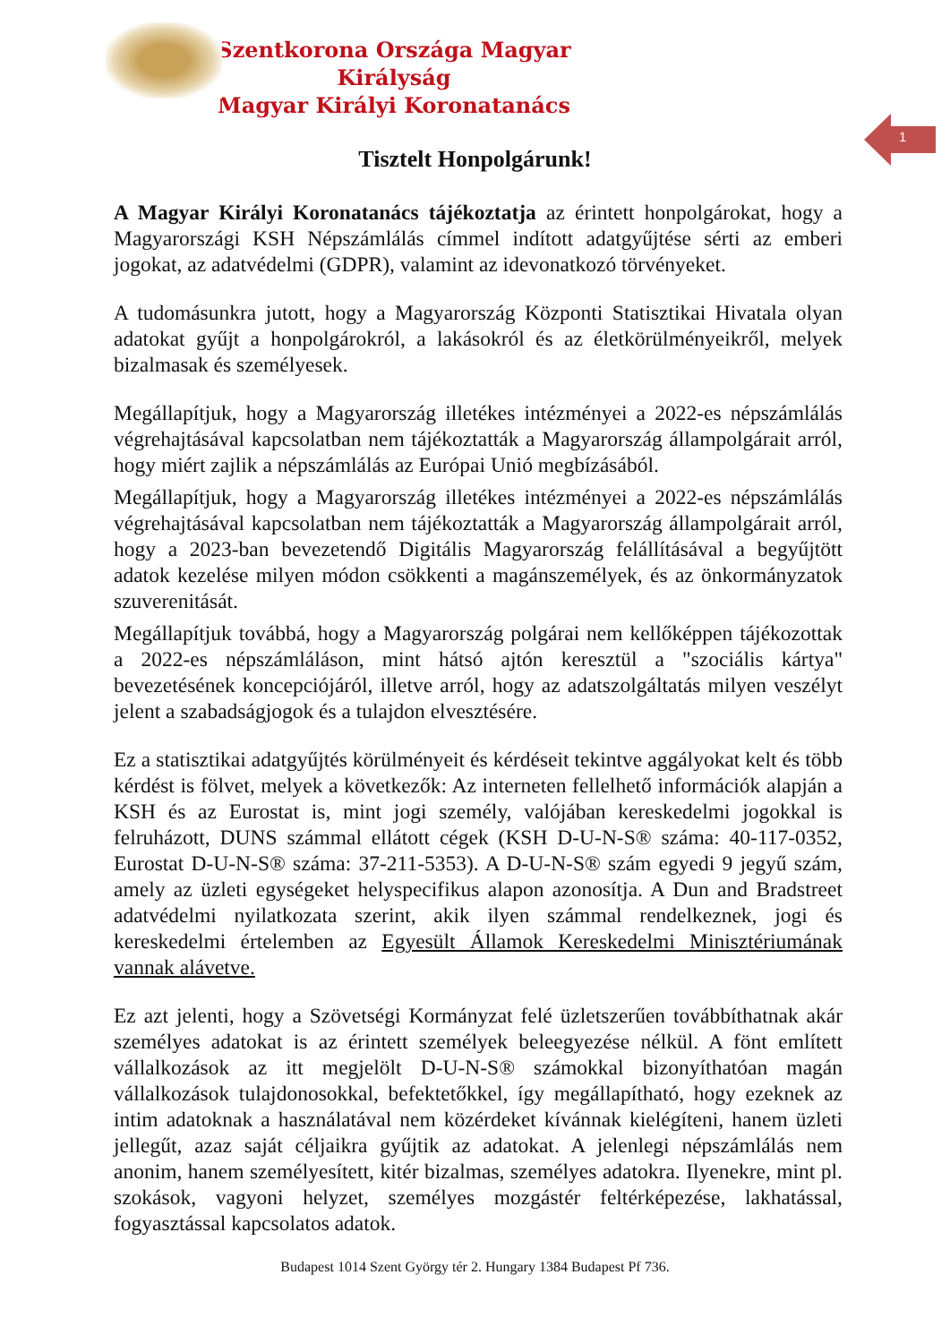1
Szentkorona Országa Magyar Királyság
Magyar Királyi Koronatanács
Tisztelt Honpolgárunk!
A Magyar Királyi Koronatanács tájékoztatja az érintett honpolgárokat, hogy a Magyarországi KSH Népszámlálás címmel indított adatgyűjtése sérti az emberi jogokat, az adatvédelmi (GDPR), valamint az idevonatkozó törvényeket.
A tudomásunkra jutott, hogy a Magyarország Központi Statisztikai Hivatala olyan adatokat gyűjt a honpolgárokról, a lakásokról és az életkörülményeikről, melyek bizalmasak és személyesek.
Megállapítjuk, hogy a Magyarország illetékes intézményei a 2022-es népszámlálás végrehajtásával kapcsolatban nem tájékoztatták a Magyarország állampolgárait arról, hogy miért zajlik a népszámlálás az Európai Unió megbízásából.
Megállapítjuk, hogy a Magyarország illetékes intézményei a 2022-es népszámlálás végrehajtásával kapcsolatban nem tájékoztatták a Magyarország állampolgárait arról, hogy a 2023-ban bevezetendő Digitális Magyarország felállításával a begyűjtött adatok kezelése milyen módon csökkenti a magánszemélyek, és az önkormányzatok szuverenitását.
Megállapítjuk továbbá, hogy a Magyarország polgárai nem kellőképpen tájékozottak a 2022-es népszámláláson, mint hátsó ajtón keresztül a "szociális kártya" bevezetésének koncepciójáról, illetve arról, hogy az adatszolgáltatás milyen veszélyt jelent a szabadságjogok és a tulajdon elvesztésére.
Ez a statisztikai adatgyűjtés körülményeit és kérdéseit tekintve aggályokat kelt és több kérdést is fölvet, melyek a következők: Az interneten fellelhető információk alapján a KSH és az Eurostat is, mint jogi személy, valójában kereskedelmi jogokkal is felruházott, DUNS számmal ellátott cégek (KSH D-U-N-S® száma: 40-117-0352, Eurostat D-U-N-S® száma: 37-211-5353). A D-U-N-S® szám egyedi 9 jegyű szám, amely az üzleti egységeket helyspecifikus alapon azonosítja. A Dun and Bradstreet adatvédelmi nyilatkozata szerint, akik ilyen számmal rendelkeznek, jogi és kereskedelmi értelemben az Egyesült Államok Kereskedelmi Minisztériumának vannak alávetve.
Ez azt jelenti, hogy a Szövetségi Kormányzat felé üzletszerűen továbbíthatnak akár személyes adatokat is az érintett személyek beleegyezése nélkül. A fönt említett vállalkozások az itt megjelölt D-U-N-S® számokkal bizonyíthatóan magán vállalkozások tulajdonosokkal, befektetőkkel, így megállapítható, hogy ezeknek az intim adatoknak a használatával nem közérdeket kívánnak kielégíteni, hanem üzleti jellegűt, azaz saját céljaikra gyűjtik az adatokat. A jelenlegi népszámlálás nem anonim, hanem személyesített, kitér bizalmas, személyes adatokra. Ilyenekre, mint pl. szokások, vagyoni helyzet, személyes mozgástér feltérképezése, lakhatással, fogyasztással kapcsolatos adatok.
Budapest 1014 Szent György tér 2. Hungary 1384 Budapest Pf 736.